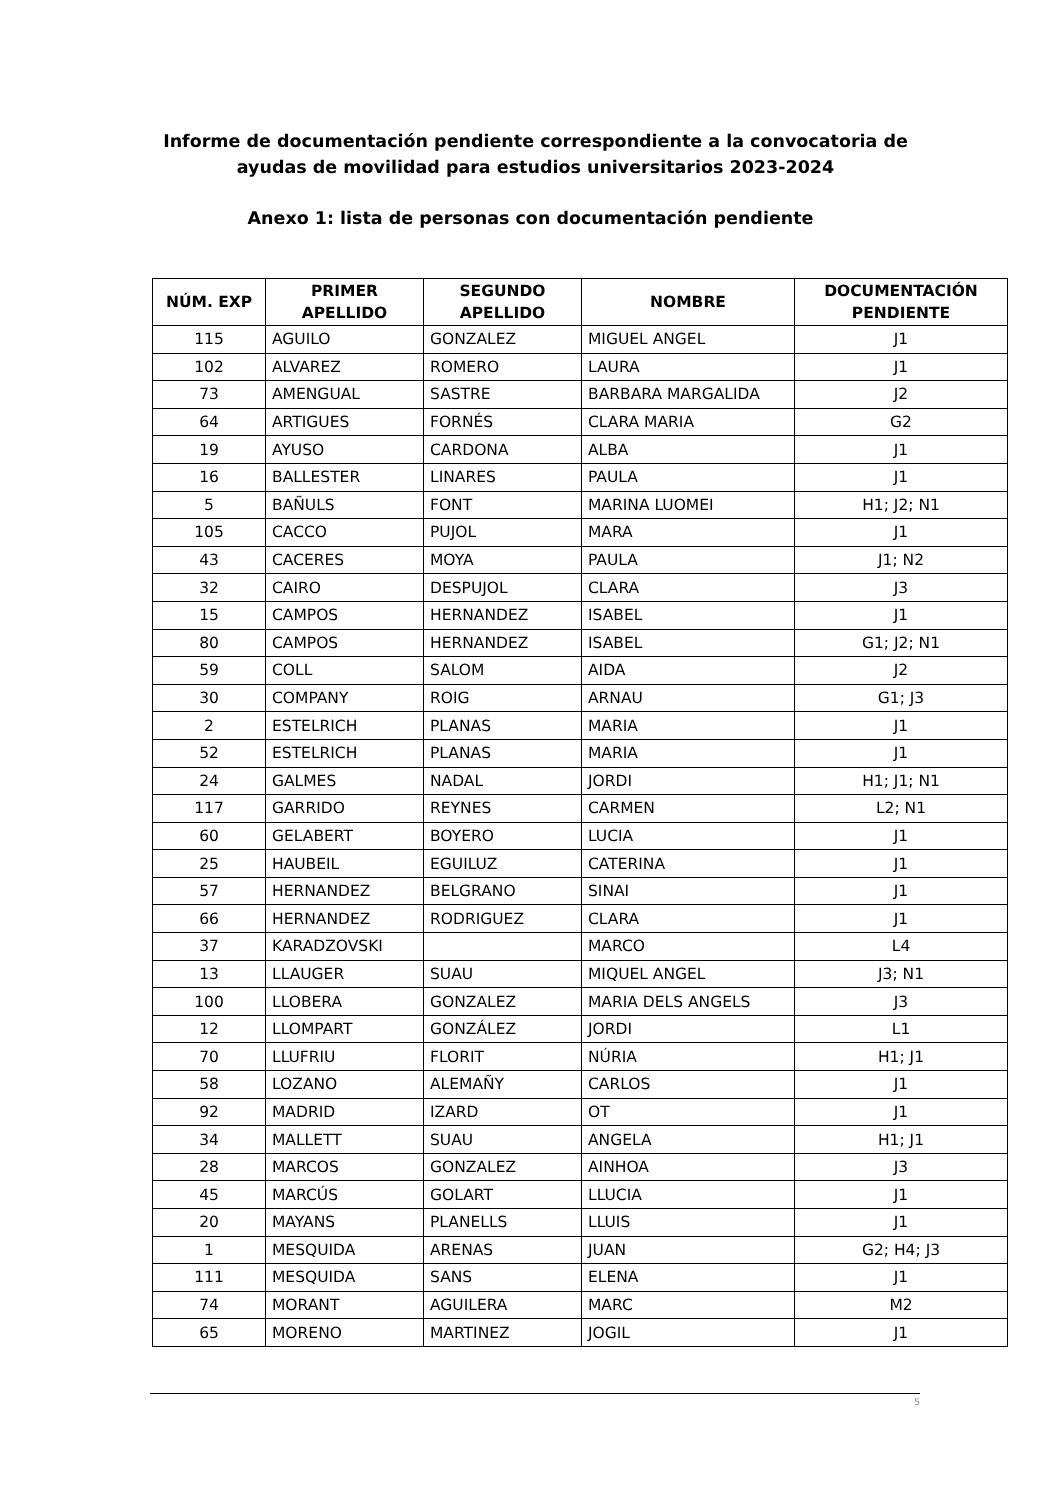Informe de documentación pendiente correspondiente a la convocatoria de
ayudas de movilidad para estudios universitarios 2023-2024
Anexo 1: lista de personas con documentación pendiente
| NÚM. EXP | PRIMER APELLIDO | SEGUNDO APELLIDO | NOMBRE | DOCUMENTACIÓN PENDIENTE |
| --- | --- | --- | --- | --- |
| 115 | AGUILO | GONZALEZ | MIGUEL ANGEL | J1 |
| 102 | ALVAREZ | ROMERO | LAURA | J1 |
| 73 | AMENGUAL | SASTRE | BARBARA MARGALIDA | J2 |
| 64 | ARTIGUES | FORNÉS | CLARA MARIA | G2 |
| 19 | AYUSO | CARDONA | ALBA | J1 |
| 16 | BALLESTER | LINARES | PAULA | J1 |
| 5 | BAÑULS | FONT | MARINA LUOMEI | H1; J2; N1 |
| 105 | CACCO | PUJOL | MARA | J1 |
| 43 | CACERES | MOYA | PAULA | J1; N2 |
| 32 | CAIRO | DESPUJOL | CLARA | J3 |
| 15 | CAMPOS | HERNANDEZ | ISABEL | J1 |
| 80 | CAMPOS | HERNANDEZ | ISABEL | G1; J2; N1 |
| 59 | COLL | SALOM | AIDA | J2 |
| 30 | COMPANY | ROIG | ARNAU | G1; J3 |
| 2 | ESTELRICH | PLANAS | MARIA | J1 |
| 52 | ESTELRICH | PLANAS | MARIA | J1 |
| 24 | GALMES | NADAL | JORDI | H1; J1; N1 |
| 117 | GARRIDO | REYNES | CARMEN | L2; N1 |
| 60 | GELABERT | BOYERO | LUCIA | J1 |
| 25 | HAUBEIL | EGUILUZ | CATERINA | J1 |
| 57 | HERNANDEZ | BELGRANO | SINAI | J1 |
| 66 | HERNANDEZ | RODRIGUEZ | CLARA | J1 |
| 37 | KARADZOVSKI | | MARCO | L4 |
| 13 | LLAUGER | SUAU | MIQUEL ANGEL | J3; N1 |
| 100 | LLOBERA | GONZALEZ | MARIA DELS ANGELS | J3 |
| 12 | LLOMPART | GONZÁLEZ | JORDI | L1 |
| 70 | LLUFRIU | FLORIT | NÚRIA | H1; J1 |
| 58 | LOZANO | ALEMAÑY | CARLOS | J1 |
| 92 | MADRID | IZARD | OT | J1 |
| 34 | MALLETT | SUAU | ANGELA | H1; J1 |
| 28 | MARCOS | GONZALEZ | AINHOA | J3 |
| 45 | MARCÚS | GOLART | LLUCIA | J1 |
| 20 | MAYANS | PLANELLS | LLUIS | J1 |
| 1 | MESQUIDA | ARENAS | JUAN | G2; H4; J3 |
| 111 | MESQUIDA | SANS | ELENA | J1 |
| 74 | MORANT | AGUILERA | MARC | M2 |
| 65 | MORENO | MARTINEZ | JOGIL | J1 |
5